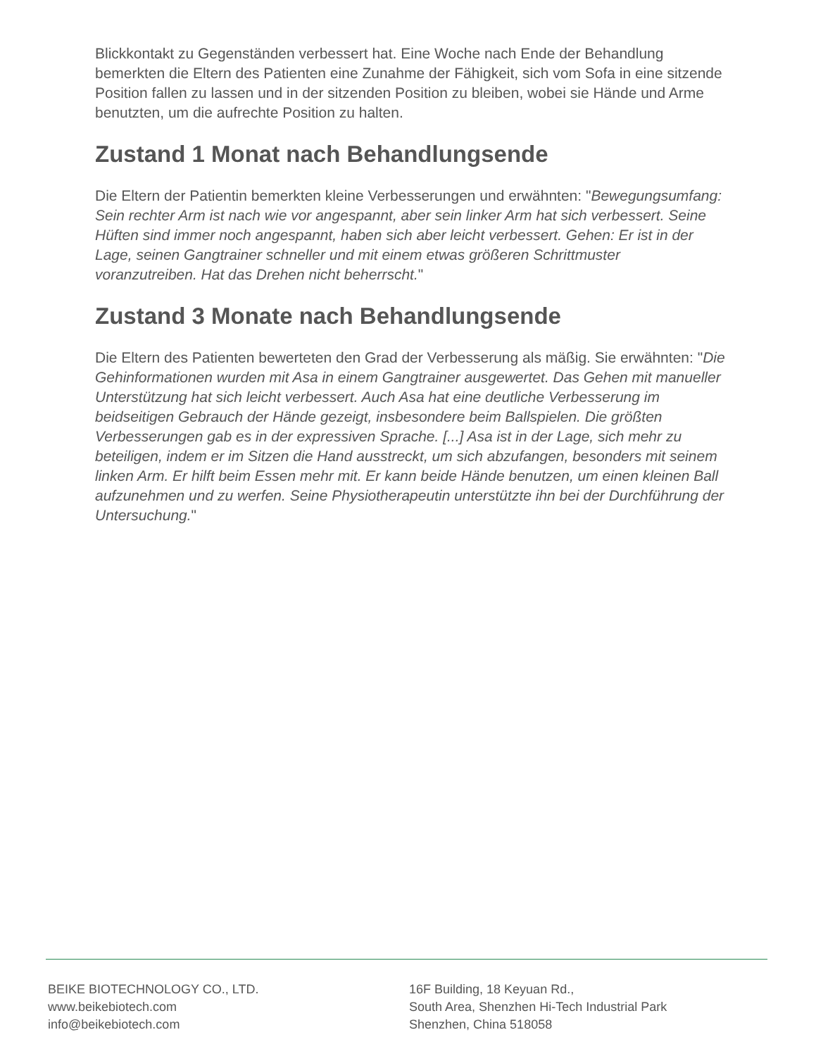Blickkontakt zu Gegenständen verbessert hat. Eine Woche nach Ende der Behandlung bemerkten die Eltern des Patienten eine Zunahme der Fähigkeit, sich vom Sofa in eine sitzende Position fallen zu lassen und in der sitzenden Position zu bleiben, wobei sie Hände und Arme benutzten, um die aufrechte Position zu halten.
Zustand 1 Monat nach Behandlungsende
Die Eltern der Patientin bemerkten kleine Verbesserungen und erwähnten: "Bewegungsumfang: Sein rechter Arm ist nach wie vor angespannt, aber sein linker Arm hat sich verbessert. Seine Hüften sind immer noch angespannt, haben sich aber leicht verbessert. Gehen: Er ist in der Lage, seinen Gangtrainer schneller und mit einem etwas größeren Schrittmuster voranzutreiben. Hat das Drehen nicht beherrscht."
Zustand 3 Monate nach Behandlungsende
Die Eltern des Patienten bewerteten den Grad der Verbesserung als mäßig. Sie erwähnten: "Die Gehinformationen wurden mit Asa in einem Gangtrainer ausgewertet. Das Gehen mit manueller Unterstützung hat sich leicht verbessert. Auch Asa hat eine deutliche Verbesserung im beidseitigen Gebrauch der Hände gezeigt, insbesondere beim Ballspielen. Die größten Verbesserungen gab es in der expressiven Sprache. [...] Asa ist in der Lage, sich mehr zu beteiligen, indem er im Sitzen die Hand ausstreckt, um sich abzufangen, besonders mit seinem linken Arm. Er hilft beim Essen mehr mit. Er kann beide Hände benutzen, um einen kleinen Ball aufzunehmen und zu werfen. Seine Physiotherapeutin unterstützte ihn bei der Durchführung der Untersuchung."
BEIKE BIOTECHNOLOGY CO., LTD.
www.beikebiotech.com
info@beikebiotech.com
16F Building, 18 Keyuan Rd.,
South Area, Shenzhen Hi-Tech Industrial Park
Shenzhen, China 518058